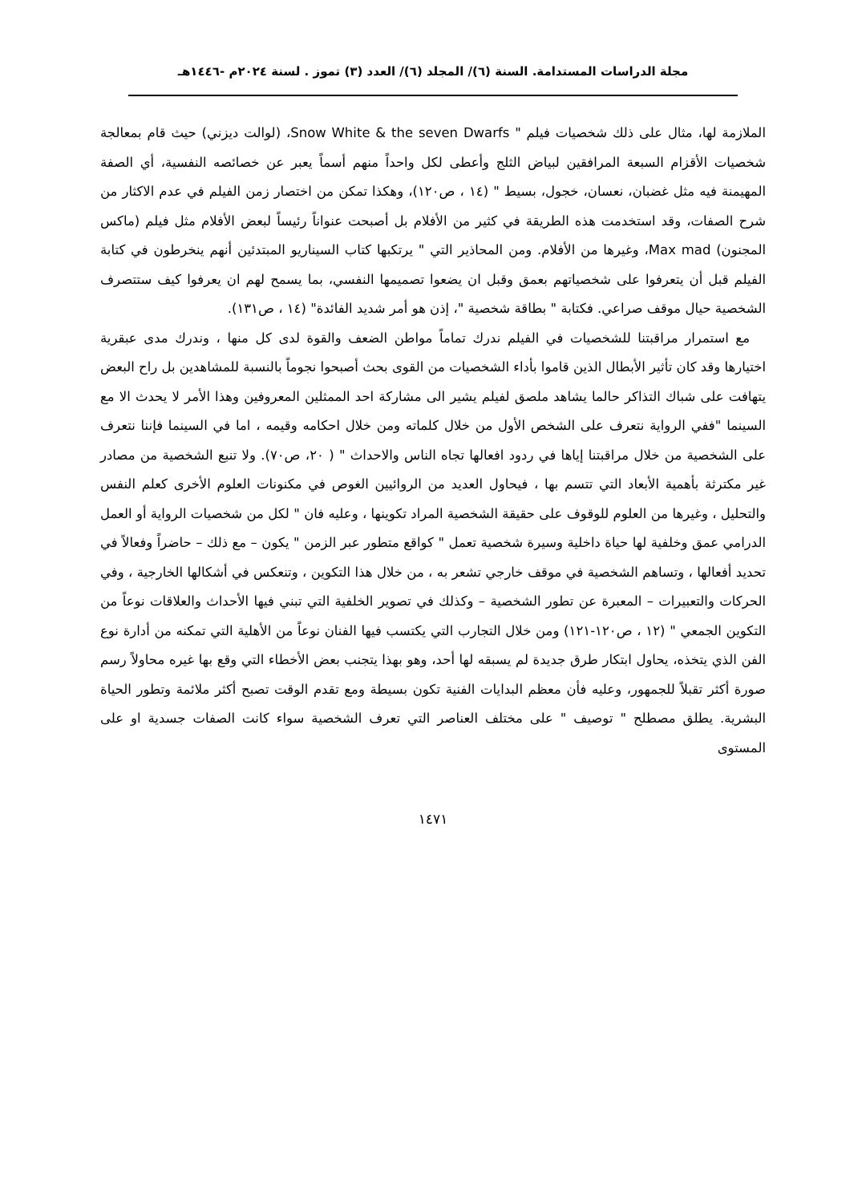مجلة الدراسات المستدامة. السنة (٦)/ المجلد (٦)/ العدد (٣) تموز . لسنة ٢٠٢٤م -١٤٤٦هـ
الملازمة لها، مثال على ذلك شخصيات فيلم " Snow White & the seven Dwarfs، (لوالت ديزني) حيث قام بمعالجة شخصيات الأقزام السبعة المرافقين لبياض الثلج وأعطى لكل واحداً منهم أسماً يعبر عن خصائصه النفسية، أي الصفة المهيمنة فيه مثل غضبان، نعسان، خجول، بسيط " (١٤ ، ص١٢٠)، وهكذا تمكن من اختصار زمن الفيلم في عدم الاكثار من شرح الصفات، وقد استخدمت هذه الطريقة في كثير من الأفلام بل أصبحت عنواناً رئيساً لبعض الأفلام مثل فيلم (ماكس المجنون) Max mad، وغيرها من الأفلام. ومن المحاذير التي " يرتكبها كتاب السيناريو المبتدئين أنهم ينخرطون في كتابة الفيلم قبل أن يتعرفوا على شخصياتهم بعمق وقبل ان يضعوا تصميمها النفسي، بما يسمح لهم ان يعرفوا كيف ستتصرف الشخصية حيال موقف صراعي. فكتابة " بطاقة شخصية "، إذن هو أمر شديد الفائدة" (١٤ ، ص١٣١).
مع استمرار مراقبتنا للشخصيات في الفيلم ندرك تماماً مواطن الضعف والقوة لدى كل منها ، وندرك مدى عبقرية اختيارها وقد كان تأثير الأبطال الذين قاموا بأداء الشخصيات من القوى بحث أصبحوا نجوماً بالنسبة للمشاهدين بل راح البعض يتهافت على شباك التذاكر حالما يشاهد ملصق لفيلم يشير الى مشاركة احد الممثلين المعروفين وهذا الأمر لا يحدث الا مع السينما "ففي الرواية نتعرف على الشخص الأول من خلال كلماته ومن خلال احكامه وقيمه ، اما في السينما فإننا نتعرف على الشخصية من خلال مراقبتنا إياها في ردود افعالها تجاه الناس والاحداث " ( ٢٠، ص٧٠). ولا تنبع الشخصية من مصادر غير مكترثة بأهمية الأبعاد التي تتسم بها ، فيحاول العديد من الروائيين الغوص في مكنونات العلوم الأخرى كعلم النفس والتحليل ، وغيرها من العلوم للوقوف على حقيقة الشخصية المراد تكوينها ، وعليه فان " لكل من شخصيات الرواية أو العمل الدرامي عمق وخلفية لها حياة داخلية وسيرة شخصية تعمل " كواقع متطور عبر الزمن " يكون – مع ذلك – حاضراً وفعالاً في تحديد أفعالها ، وتساهم الشخصية في موقف خارجي تشعر به ، من خلال هذا التكوين ، وتنعكس في أشكالها الخارجية ، وفي الحركات والتعبيرات – المعبرة عن تطور الشخصية – وكذلك في تصوير الخلفية التي تبني فيها الأحداث والعلاقات نوعاً من التكوين الجمعي " (١٢ ، ص١٢٠-١٢١) ومن خلال التجارب التي يكتسب فيها الفنان نوعاً من الأهلية التي تمكنه من أدارة نوع الفن الذي يتخذه، يحاول ابتكار طرق جديدة لم يسبقه لها أحد، وهو بهذا يتجنب بعض الأخطاء التي وقع بها غيره محاولاً رسم صورة أكثر تقبلاً للجمهور، وعليه فأن معظم البدايات الفنية تكون بسيطة ومع تقدم الوقت تصبح أكثر ملائمة وتطور الحياة البشرية. يطلق مصطلح " توصيف " على مختلف العناصر التي تعرف الشخصية سواء كانت الصفات جسدية او على المستوى
١٤٧١